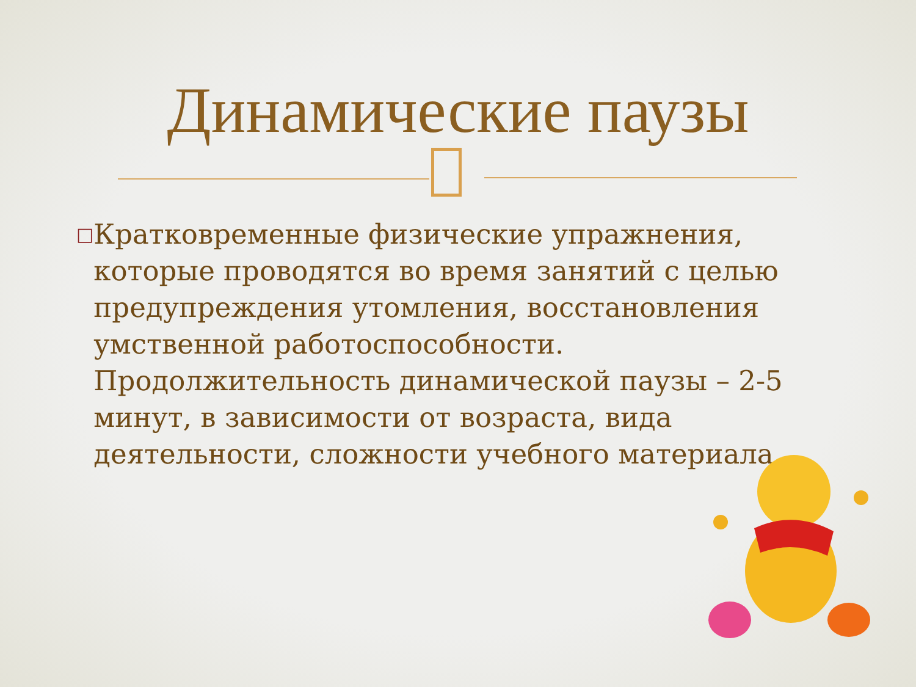Динамические паузы
□
Кратковременные физические упражнения, которые проводятся во время занятий с целью предупреждения утомления, восстановления умственной работоспособности. Продолжительность динамической паузы – 2-5 минут, в зависимости от возраста, вида деятельности, сложности учебного материала.